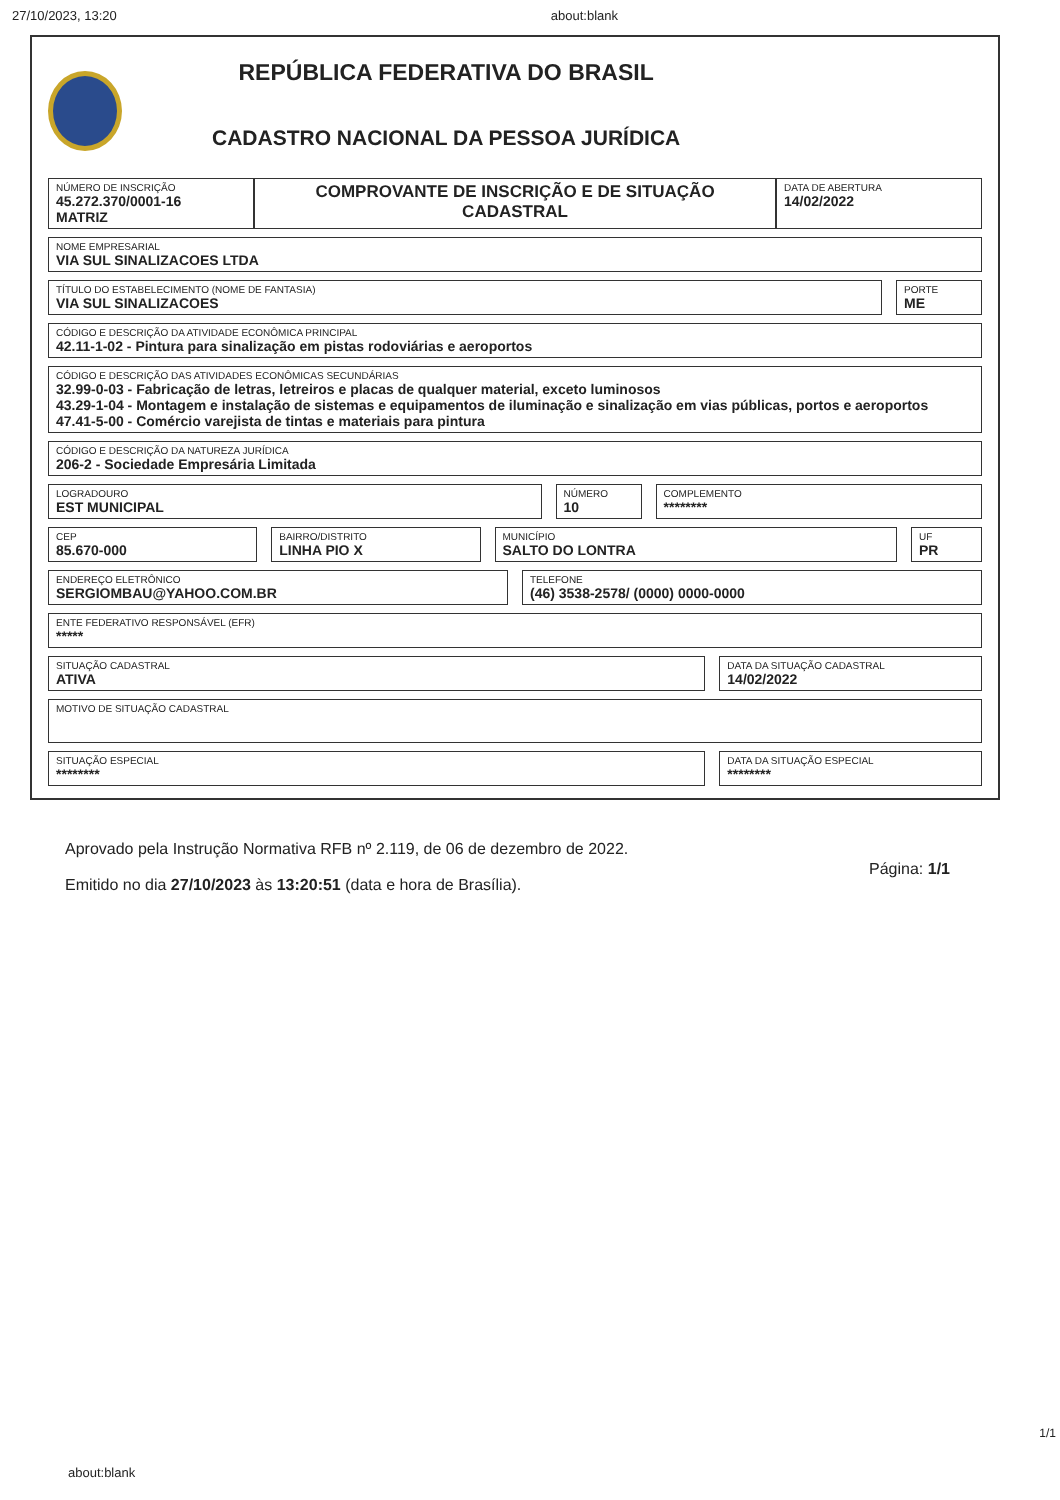27/10/2023, 13:20 about:blank
REPÚBLICA FEDERATIVA DO BRASIL
CADASTRO NACIONAL DA PESSOA JURÍDICA
NÚMERO DE INSCRIÇÃO
45.272.370/0001-16
MATRIZ
COMPROVANTE DE INSCRIÇÃO E DE SITUAÇÃO CADASTRAL
DATA DE ABERTURA
14/02/2022
NOME EMPRESARIAL
VIA SUL SINALIZACOES LTDA
TÍTULO DO ESTABELECIMENTO (NOME DE FANTASIA)
VIA SUL SINALIZACOES
PORTE
ME
CÓDIGO E DESCRIÇÃO DA ATIVIDADE ECONÔMICA PRINCIPAL
42.11-1-02 - Pintura para sinalização em pistas rodoviárias e aeroportos
CÓDIGO E DESCRIÇÃO DAS ATIVIDADES ECONÔMICAS SECUNDÁRIAS
32.99-0-03 - Fabricação de letras, letreiros e placas de qualquer material, exceto luminosos
43.29-1-04 - Montagem e instalação de sistemas e equipamentos de iluminação e sinalização em vias públicas, portos e aeroportos
47.41-5-00 - Comércio varejista de tintas e materiais para pintura
CÓDIGO E DESCRIÇÃO DA NATUREZA JURÍDICA
206-2 - Sociedade Empresária Limitada
LOGRADOURO
EST MUNICIPAL
NÚMERO
10
COMPLEMENTO
********
CEP
85.670-000
BAIRRO/DISTRITO
LINHA PIO X
MUNICÍPIO
SALTO DO LONTRA
UF
PR
ENDEREÇO ELETRÔNICO
SERGIOMBAU@YAHOO.COM.BR
TELEFONE
(46) 3538-2578/ (0000) 0000-0000
ENTE FEDERATIVO RESPONSÁVEL (EFR)
*****
SITUAÇÃO CADASTRAL
ATIVA
DATA DA SITUAÇÃO CADASTRAL
14/02/2022
MOTIVO DE SITUAÇÃO CADASTRAL
SITUAÇÃO ESPECIAL
********
DATA DA SITUAÇÃO ESPECIAL
********
Aprovado pela Instrução Normativa RFB nº 2.119, de 06 de dezembro de 2022.
Emitido no dia 27/10/2023 às 13:20:51 (data e hora de Brasília).
Página: 1/1
1/1
about:blank